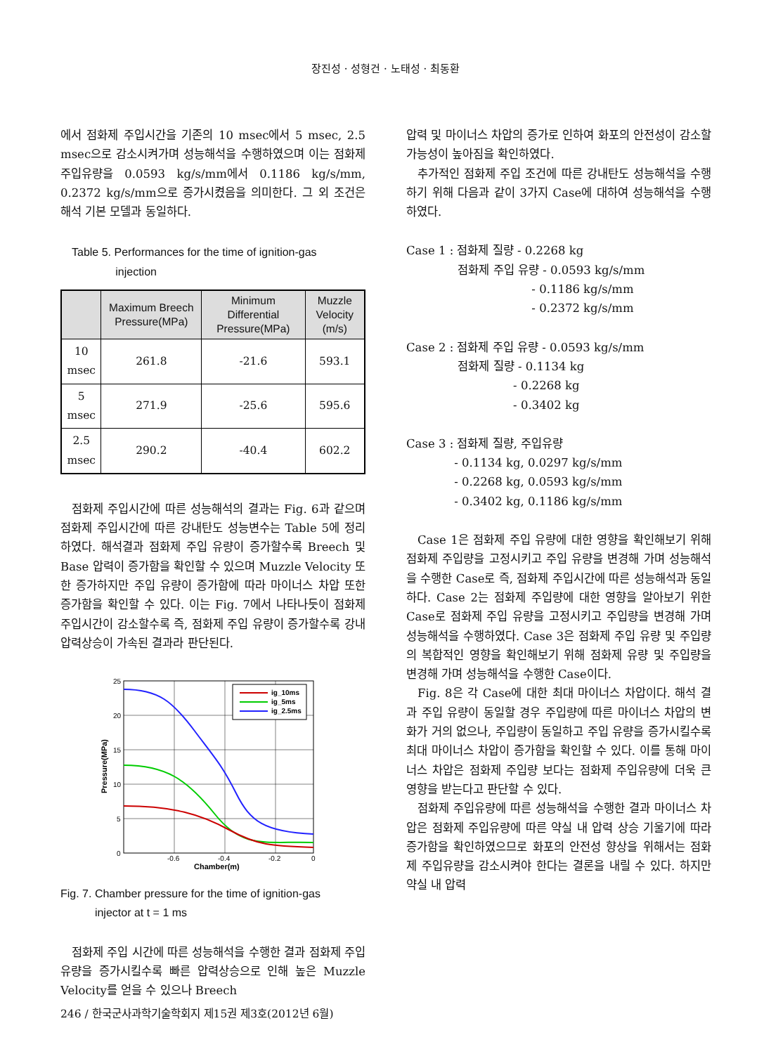장진성 · 성형건 · 노태성 · 최동환
에서 점화제 주입시간을 기존의 10 msec에서 5 msec, 2.5 msec으로 감소시켜가며 성능해석을 수행하였으며 이는 점화제 주입유량을 0.0593 kg/s/mm에서 0.1186 kg/s/mm, 0.2372 kg/s/mm으로 증가시켰음을 의미한다. 그 외 조건은 해석 기본 모델과 동일하다.
Table 5. Performances for the time of ignition-gas
injection
| | Maximum Breech Pressure(MPa) | Minimum Differential Pressure(MPa) | Muzzle Velocity (m/s) |
| --- | --- | --- | --- |
| 10 msec | 261.8 | -21.6 | 593.1 |
| 5 msec | 271.9 | -25.6 | 595.6 |
| 2.5 msec | 290.2 | -40.4 | 602.2 |
점화제 주입시간에 따른 성능해석의 결과는 Fig. 6과 같으며 점화제 주입시간에 따른 강내탄도 성능변수는 Table 5에 정리하였다. 해석결과 점화제 주입 유량이 증가할수록 Breech 및 Base 압력이 증가함을 확인할 수 있으며 Muzzle Velocity 또한 증가하지만 주입 유량이 증가함에 따라 마이너스 차압 또한 증가함을 확인할 수 있다. 이는 Fig. 7에서 나타나듯이 점화제 주입시간이 감소할수록 즉, 점화제 주입 유량이 증가할수록 강내 압력상승이 가속된 결과라 판단된다.
ig_10ms
ig_5ms
ig_2.5ms
25
20
15
10
5
0
-0.6
-0.4
-0.2
0
Chamber(m)
Pressure(MPa)
Fig. 7. Chamber pressure for the time of ignition-gas
injector at t = 1 ms
점화제 주입 시간에 따른 성능해석을 수행한 결과 점화제 주입 유량을 증가시킬수록 빠른 압력상승으로 인해 높은 Muzzle Velocity를 얻을 수 있으나 Breech
압력 및 마이너스 차압의 증가로 인하여 화포의 안전성이 감소할 가능성이 높아짐을 확인하였다.
추가적인 점화제 주입 조건에 따른 강내탄도 성능해석을 수행하기 위해 다음과 같이 3가지 Case에 대하여 성능해석을 수행하였다.
Case 1 : 점화제 질량 - 0.2268 kg 점화제 주입 유량 - 0.0593 kg/s/mm - 0.1186 kg/s/mm - 0.2372 kg/s/mm
Case 2 : 점화제 주입 유량 - 0.0593 kg/s/mm 점화제 질량 - 0.1134 kg - 0.2268 kg - 0.3402 kg
Case 3 : 점화제 질량, 주입유량 - 0.1134 kg, 0.0297 kg/s/mm - 0.2268 kg, 0.0593 kg/s/mm - 0.3402 kg, 0.1186 kg/s/mm
Case 1은 점화제 주입 유량에 대한 영향을 확인해보기 위해 점화제 주입량을 고정시키고 주입 유량을 변경해 가며 성능해석을 수행한 Case로 즉, 점화제 주입시간에 따른 성능해석과 동일하다. Case 2는 점화제 주입량에 대한 영향을 알아보기 위한 Case로 점화제 주입 유량을 고정시키고 주입량을 변경해 가며 성능해석을 수행하였다. Case 3은 점화제 주입 유량 및 주입량의 복합적인 영향을 확인해보기 위해 점화제 유량 및 주입량을 변경해 가며 성능해석을 수행한 Case이다.
Fig. 8은 각 Case에 대한 최대 마이너스 차압이다. 해석 결과 주입 유량이 동일할 경우 주입량에 따른 마이너스 차압의 변화가 거의 없으나, 주입량이 동일하고 주입 유량을 증가시킬수록 최대 마이너스 차압이 증가함을 확인할 수 있다. 이를 통해 마이너스 차압은 점화제 주입량 보다는 점화제 주입유량에 더욱 큰 영향을 받는다고 판단할 수 있다.
점화제 주입유량에 따른 성능해석을 수행한 결과 마이너스 차압은 점화제 주입유량에 따른 약실 내 압력 상승 기울기에 따라 증가함을 확인하였으므로 화포의 안전성 향상을 위해서는 점화제 주입유량을 감소시켜야 한다는 결론을 내릴 수 있다. 하지만 약실 내 압력
246 / 한국군사과학기술학회지 제15권 제3호(2012년 6월)